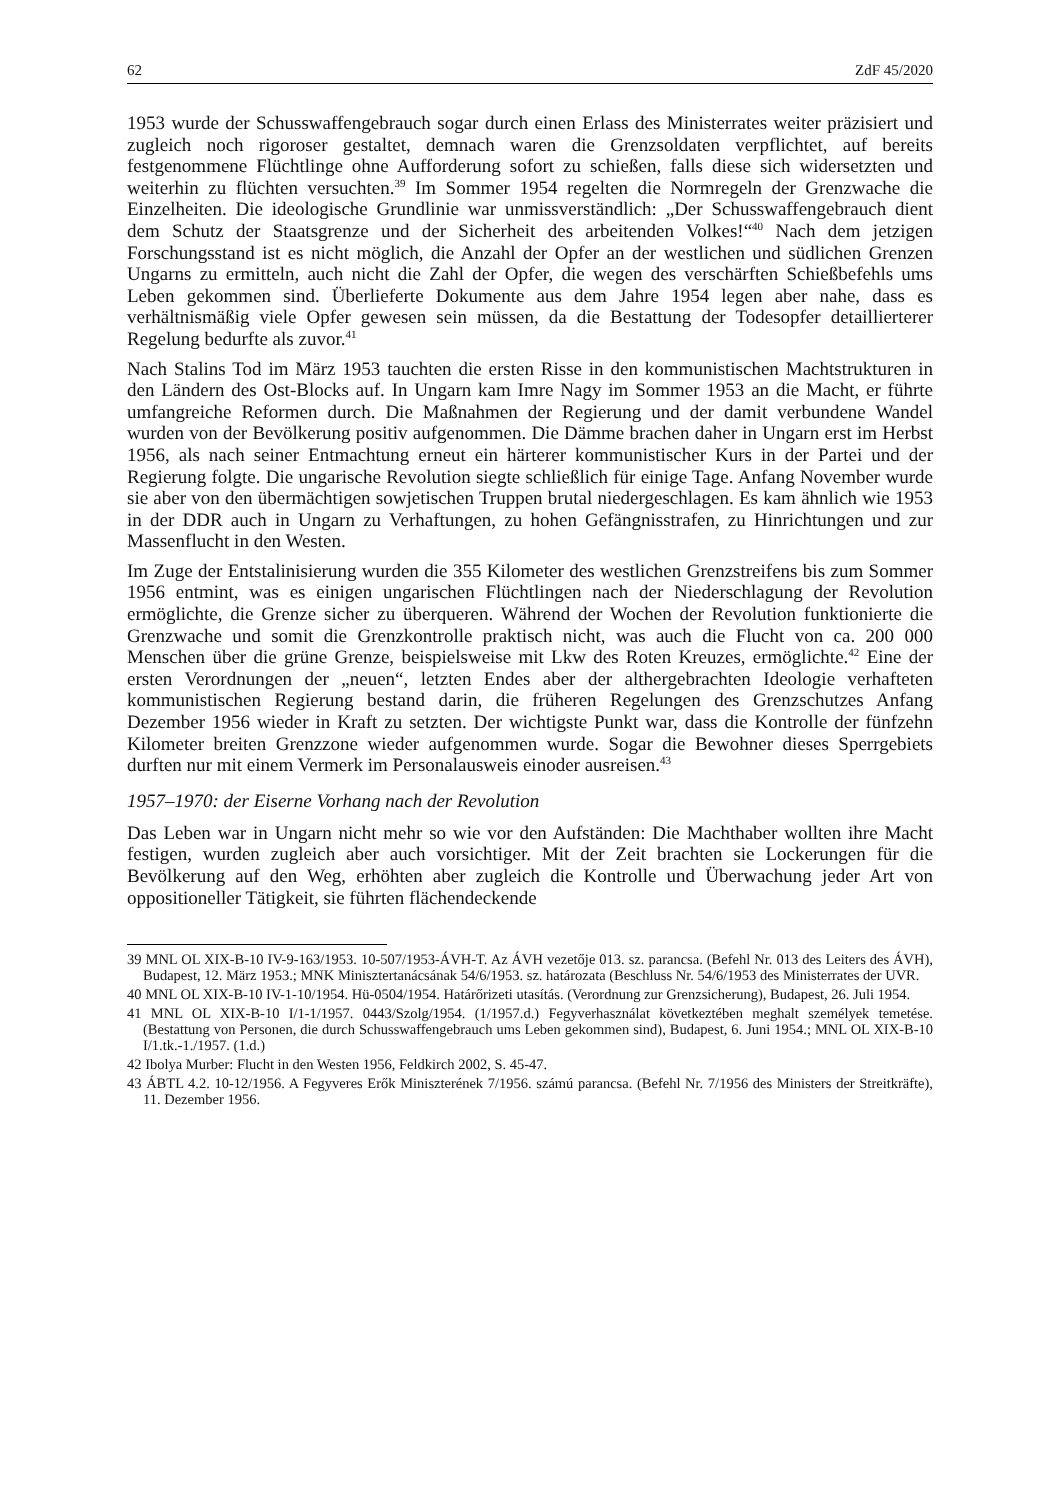62 ZdF 45/2020
1953 wurde der Schusswaffengebrauch sogar durch einen Erlass des Ministerrates weiter präzisiert und zugleich noch rigoroser gestaltet, demnach waren die Grenzsoldaten verpflichtet, auf bereits festgenommene Flüchtlinge ohne Aufforderung sofort zu schießen, falls diese sich widersetzten und weiterhin zu flüchten versuchten.<sup>39</sup> Im Sommer 1954 regelten die Normregeln der Grenzwache die Einzelheiten. Die ideologische Grundlinie war unmissverständlich: „Der Schusswaffengebrauch dient dem Schutz der Staatsgrenze und der Sicherheit des arbeitenden Volkes!“<sup>40</sup> Nach dem jetzigen Forschungsstand ist es nicht möglich, die Anzahl der Opfer an der westlichen und südlichen Grenzen Ungarns zu ermitteln, auch nicht die Zahl der Opfer, die wegen des verschärften Schießbefehls ums Leben gekommen sind. Überlieferte Dokumente aus dem Jahre 1954 legen aber nahe, dass es verhältnismäßig viele Opfer gewesen sein müssen, da die Bestattung der Todesopfer detaillierterer Regelung bedurfte als zuvor.<sup>41</sup>
Nach Stalins Tod im März 1953 tauchten die ersten Risse in den kommunistischen Machtstrukturen in den Ländern des Ost-Blocks auf. In Ungarn kam Imre Nagy im Sommer 1953 an die Macht, er führte umfangreiche Reformen durch. Die Maßnahmen der Regierung und der damit verbundene Wandel wurden von der Bevölkerung positiv aufgenommen. Die Dämme brachen daher in Ungarn erst im Herbst 1956, als nach seiner Entmachtung erneut ein härterer kommunistischer Kurs in der Partei und der Regierung folgte. Die ungarische Revolution siegte schließlich für einige Tage. Anfang November wurde sie aber von den übermächtigen sowjetischen Truppen brutal niedergeschlagen. Es kam ähnlich wie 1953 in der DDR auch in Ungarn zu Verhaftungen, zu hohen Gefängnisstrafen, zu Hinrichtungen und zur Massenflucht in den Westen.
Im Zuge der Entstalinisierung wurden die 355 Kilometer des westlichen Grenzstreifens bis zum Sommer 1956 entmint, was es einigen ungarischen Flüchtlingen nach der Niederschlagung der Revolution ermöglichte, die Grenze sicher zu überqueren. Während der Wochen der Revolution funktionierte die Grenzwache und somit die Grenzkontrolle praktisch nicht, was auch die Flucht von ca. 200 000 Menschen über die grüne Grenze, beispielsweise mit Lkw des Roten Kreuzes, ermöglichte.<sup>42</sup> Eine der ersten Verordnungen der „neuen“, letzten Endes aber der althergebrachten Ideologie verhafteten kommunistischen Regierung bestand darin, die früheren Regelungen des Grenzschutzes Anfang Dezember 1956 wieder in Kraft zu setzten. Der wichtigste Punkt war, dass die Kontrolle der fünfzehn Kilometer breiten Grenzzone wieder aufgenommen wurde. Sogar die Bewohner dieses Sperrgebiets durften nur mit einem Vermerk im Personalausweis einoder ausreisen.<sup>43</sup>
1957–1970: der Eiserne Vorhang nach der Revolution
Das Leben war in Ungarn nicht mehr so wie vor den Aufständen: Die Machthaber wollten ihre Macht festigen, wurden zugleich aber auch vorsichtiger. Mit der Zeit brachten sie Lockerungen für die Bevölkerung auf den Weg, erhöhten aber zugleich die Kontrolle und Überwachung jeder Art von oppositioneller Tätigkeit, sie führten flächendeckende
39 MNL OL XIX-B-10 IV-9-163/1953. 10-507/1953-ÁVH-T. Az ÁVH vezetője 013. sz. parancsa. (Befehl Nr. 013 des Leiters des ÁVH), Budapest, 12. März 1953.; MNK Minisztertanácsának 54/6/1953. sz. határozata (Beschluss Nr. 54/6/1953 des Ministerrates der UVR.
40 MNL OL XIX-B-10 IV-1-10/1954. Hü-0504/1954. Határőrizeti utasítás. (Verordnung zur Grenzsicherung), Budapest, 26. Juli 1954.
41 MNL OL XIX-B-10 I/1-1/1957. 0443/Szolg/1954. (1/1957.d.) Fegyverhasználat következtében meghalt személyek temetése. (Bestattung von Personen, die durch Schusswaffengebrauch ums Leben gekommen sind), Budapest, 6. Juni 1954.; MNL OL XIX-B-10 I/1.tk.-1./1957. (1.d.)
42 Ibolya Murber: Flucht in den Westen 1956, Feldkirch 2002, S. 45-47.
43 ÁBTL 4.2. 10-12/1956. A Fegyveres Erők Miniszterének 7/1956. számú parancsa. (Befehl Nr. 7/1956 des Ministers der Streitkräfte), 11. Dezember 1956.